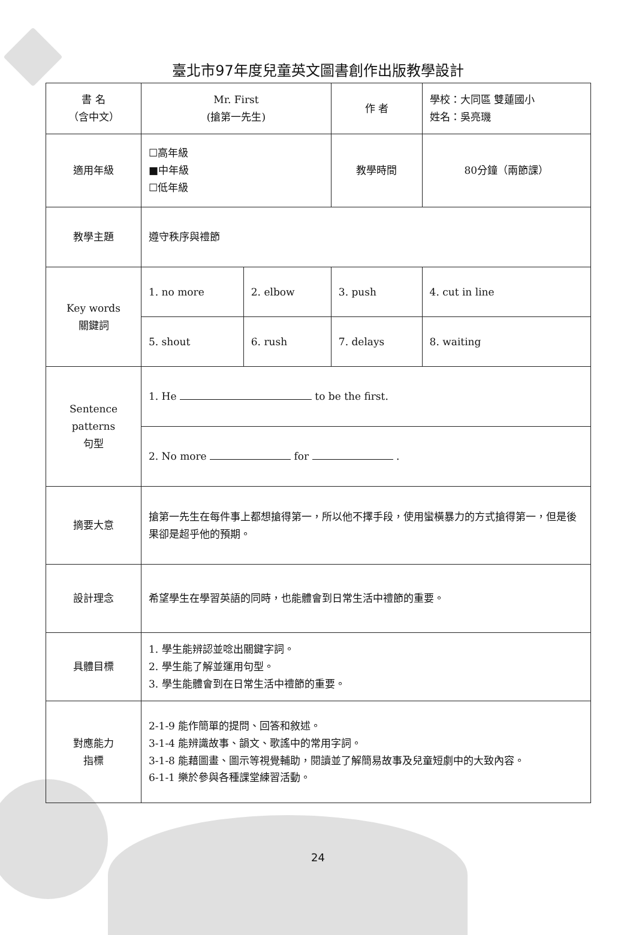臺北市97年度兒童英文圖書創作出版教學設計
| 書 名 （含中文） | Mr. First (搶第一先生) | | 作 者 | 學校：大同區 雙蓮國小 姓名：吳亮璣 |
| 適用年級 | ☐高年級 ■中年級 ☐低年級 | | 教學時間 | 80分鐘（兩節課） |
| 教學主題 | 遵守秩序與禮節 | | | |
| Key words 關鍵詞 | 1. no more | 2. elbow | 3. push | 4. cut in line |
| | 5. shout | 6. rush | 7. delays | 8. waiting |
| Sentence patterns 句型 | 1. He to be the first. | | | |
| | 2. No more for . | | | |
| 摘要大意 | 搶第一先生在每件事上都想搶得第一，所以他不擇手段，使用蠻橫暴力的方式搶得第一，但是後果卻是超乎他的預期。 | | | |
| 設計理念 | 希望學生在學習英語的同時，也能體會到日常生活中禮節的重要。 | | | |
| 具體目標 | 1. 學生能辨認並唸出關鍵字詞。 2. 學生能了解並運用句型。 3. 學生能體會到在日常生活中禮節的重要。 | | | |
| 對應能力 指標 | 2-1-9 能作簡單的提問、回答和敘述。 3-1-4 能辨識故事、韻文、歌謠中的常用字詞。 3-1-8 能藉圖畫、圖示等視覺輔助，閱讀並了解簡易故事及兒童短劇中的大致內容。 6-1-1 樂於參與各種課堂練習活動。 | | | |
24